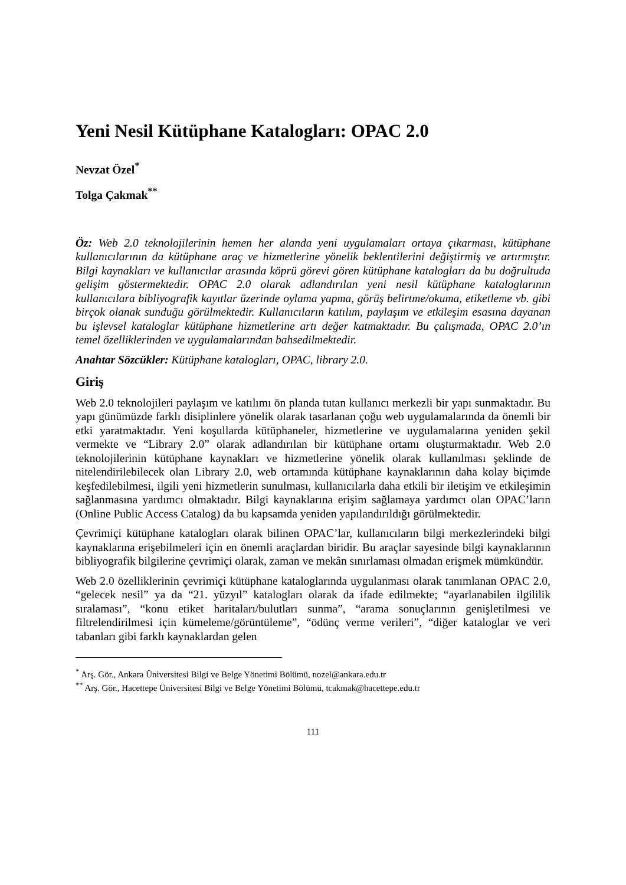Yeni Nesil Kütüphane Katalogları: OPAC 2.0
Nevzat Özel<sup>*</sup>
Tolga Çakmak<sup>**</sup>
Öz: Web 2.0 teknolojilerinin hemen her alanda yeni uygulamaları ortaya çıkarması, kütüphane kullanıcılarının da kütüphane araç ve hizmetlerine yönelik beklentilerini değiştirmiş ve artırmıştır. Bilgi kaynakları ve kullanıcılar arasında köprü görevi gören kütüphane katalogları da bu doğrultuda gelişim göstermektedir. OPAC 2.0 olarak adlandırılan yeni nesil kütüphane kataloglarının kullanıcılara bibliyografik kayıtlar üzerinde oylama yapma, görüş belirtme/okuma, etiketleme vb. gibi birçok olanak sunduğu görülmektedir. Kullanıcıların katılım, paylaşım ve etkileşim esasına dayanan bu işlevsel kataloglar kütüphane hizmetlerine artı değer katmaktadır. Bu çalışmada, OPAC 2.0’ın temel özelliklerinden ve uygulamalarından bahsedilmektedir.
Anahtar Sözcükler: Kütüphane katalogları, OPAC, library 2.0.
Giriş
Web 2.0 teknolojileri paylaşım ve katılımı ön planda tutan kullanıcı merkezli bir yapı sunmaktadır. Bu yapı günümüzde farklı disiplinlere yönelik olarak tasarlanan çoğu web uygulamalarında da önemli bir etki yaratmaktadır. Yeni koşullarda kütüphaneler, hizmetlerine ve uygulamalarına yeniden şekil vermekte ve “Library 2.0” olarak adlandırılan bir kütüphane ortamı oluşturmaktadır. Web 2.0 teknolojilerinin kütüphane kaynakları ve hizmetlerine yönelik olarak kullanılması şeklinde de nitelendirilebilecek olan Library 2.0, web ortamında kütüphane kaynaklarının daha kolay biçimde keşfedilebilmesi, ilgili yeni hizmetlerin sunulması, kullanıcılarla daha etkili bir iletişim ve etkileşimin sağlanmasına yardımcı olmaktadır. Bilgi kaynaklarına erişim sağlamaya yardımcı olan OPAC’ların (Online Public Access Catalog) da bu kapsamda yeniden yapılandırıldığı görülmektedir.
Çevrimiçi kütüphane katalogları olarak bilinen OPAC’lar, kullanıcıların bilgi merkezlerindeki bilgi kaynaklarına erişebilmeleri için en önemli araçlardan biridir. Bu araçlar sayesinde bilgi kaynaklarının bibliyografik bilgilerine çevrimiçi olarak, zaman ve mekân sınırlaması olmadan erişmek mümkündür.
Web 2.0 özelliklerinin çevrimiçi kütüphane kataloglarında uygulanması olarak tanımlanan OPAC 2.0, “gelecek nesil” ya da “21. yüzyıl” katalogları olarak da ifade edilmekte; “ayarlanabilen ilgililik sıralaması”, “konu etiket haritaları/bulutları sunma”, “arama sonuçlarının genişletilmesi ve filtrelendirilmesi için kümeleme/görüntüleme”, “ödünç verme verileri”, “diğer kataloglar ve veri tabanları gibi farklı kaynaklardan gelen
<sup>*</sup> Arş. Gör., Ankara Üniversitesi Bilgi ve Belge Yönetimi Bölümü, nozel@ankara.edu.tr
<sup>**</sup> Arş. Gör., Hacettepe Üniversitesi Bilgi ve Belge Yönetimi Bölümü, tcakmak@hacettepe.edu.tr
111